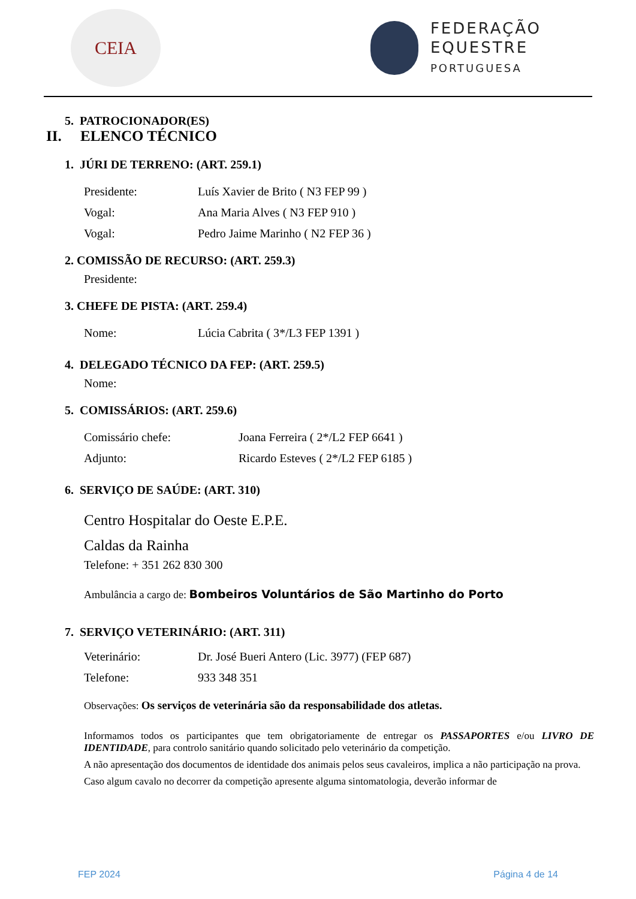CEIA
FEDERAÇÃO
EQUESTRE
PORTUGUESA
5. PATROCIONADOR(ES)
II. ELENCO TÉCNICO
1. JÚRI DE TERRENO: (ART. 259.1)
Presidente: Luís Xavier de Brito ( N3 FEP 99 )
Vogal: Ana Maria Alves ( N3 FEP 910 )
Vogal: Pedro Jaime Marinho ( N2 FEP 36 )
2. COMISSÃO DE RECURSO: (ART. 259.3)
Presidente:
3. CHEFE DE PISTA: (ART. 259.4)
Nome: Lúcia Cabrita ( 3*/L3 FEP 1391 )
4. DELEGADO TÉCNICO DA FEP: (ART. 259.5)
Nome:
5. COMISSÁRIOS: (ART. 259.6)
Comissário chefe: Joana Ferreira ( 2*/L2 FEP 6641 )
Adjunto: Ricardo Esteves ( 2*/L2 FEP 6185 )
6. SERVIÇO DE SAÚDE: (ART. 310)
Centro Hospitalar do Oeste E.P.E.
Caldas da Rainha
Telefone: + 351 262 830 300
Ambulância a cargo de: Bombeiros Voluntários de São Martinho do Porto
7. SERVIÇO VETERINÁRIO: (ART. 311)
Veterinário: Dr. José Bueri Antero (Lic. 3977) (FEP 687)
Telefone: 933 348 351
Observações: Os serviços de veterinária são da responsabilidade dos atletas.
Informamos todos os participantes que tem obrigatoriamente de entregar os PASSAPORTES e/ou LIVRO DE IDENTIDADE, para controlo sanitário quando solicitado pelo veterinário da competição.
A não apresentação dos documentos de identidade dos animais pelos seus cavaleiros, implica a não participação na prova.
Caso algum cavalo no decorrer da competição apresente alguma sintomatologia, deverão informar de
FEP 2024 Página 4 de 14